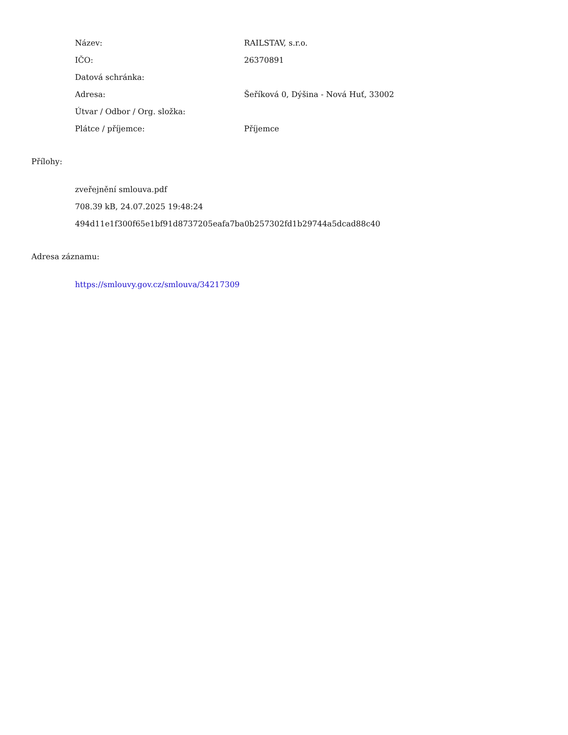| Název: | RAILSTAV, s.r.o. |
| IČO: | 26370891 |
| Datová schránka: | |
| Adresa: | Šeříková 0, Dýšina - Nová Huť, 33002 |
| Útvar / Odbor / Org. složka: | |
| Plátce / příjemce: | Příjemce |
Přílohy:
zveřejnění smlouva.pdf
708.39 kB, 24.07.2025 19:48:24
494d11e1f300f65e1bf91d8737205eafa7ba0b257302fd1b29744a5dcad88c40
Adresa záznamu:
https://smlouvy.gov.cz/smlouva/34217309